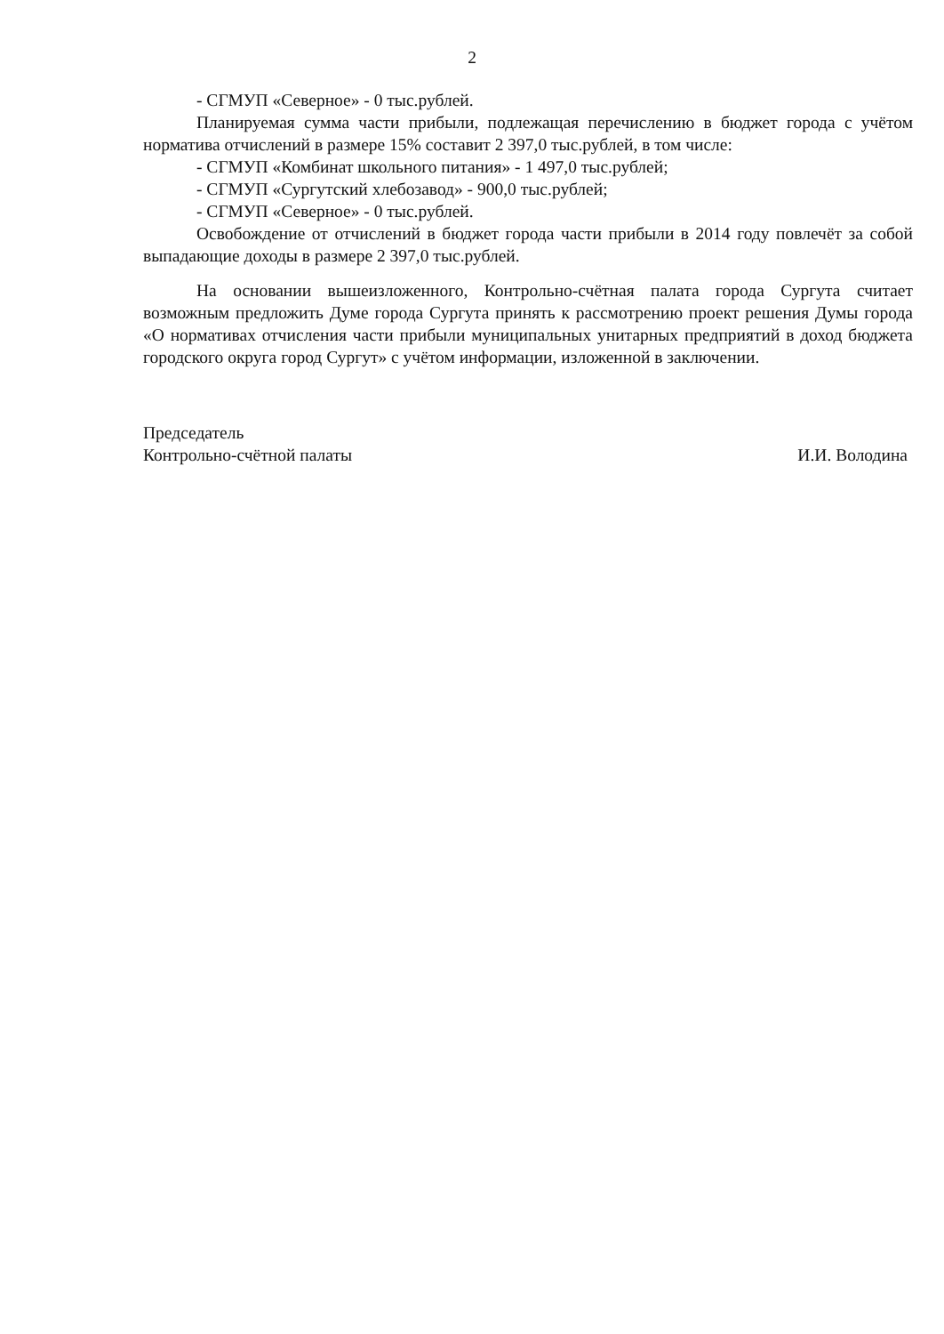2
- СГМУП «Северное» - 0 тыс.рублей.
Планируемая сумма части прибыли, подлежащая перечислению в бюджет города с учётом норматива отчислений в размере 15% составит 2 397,0 тыс.рублей, в том числе:
- СГМУП «Комбинат школьного питания» - 1 497,0 тыс.рублей;
- СГМУП «Сургутский хлебозавод» - 900,0 тыс.рублей;
- СГМУП «Северное» - 0 тыс.рублей.
Освобождение от отчислений в бюджет города части прибыли в 2014 году повлечёт за собой выпадающие доходы в размере 2 397,0 тыс.рублей.
На основании вышеизложенного, Контрольно-счётная палата города Сургута считает возможным предложить Думе города Сургута принять к рассмотрению проект решения Думы города «О нормативах отчисления части прибыли муниципальных унитарных предприятий в доход бюджета городского округа город Сургут» с учётом информации, изложенной в заключении.
Председатель
Контрольно-счётной палаты
И.И. Володина